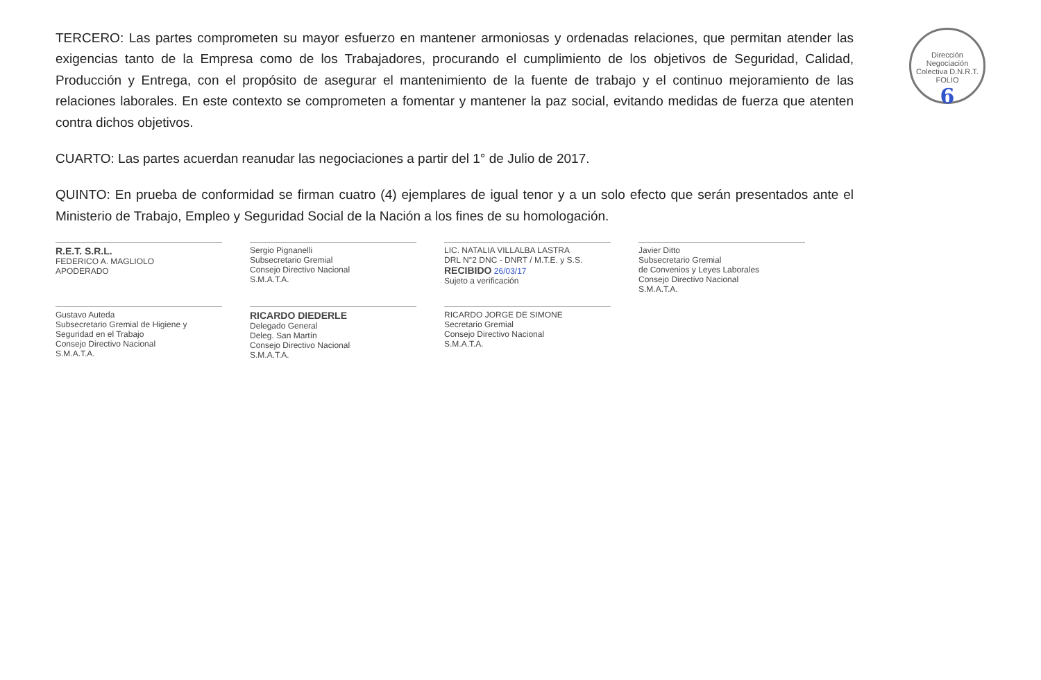Dirección Negociación Colectiva D.N.R.T.
FOLIO 6
TERCERO: Las partes comprometen su mayor esfuerzo en mantener armoniosas y ordenadas relaciones, que permitan atender las exigencias tanto de la Empresa como de los Trabajadores, procurando el cumplimiento de los objetivos de Seguridad, Calidad, Producción y Entrega, con el propósito de asegurar el mantenimiento de la fuente de trabajo y el continuo mejoramiento de las relaciones laborales. En este contexto se comprometen a fomentar y mantener la paz social, evitando medidas de fuerza que atenten contra dichos objetivos.
CUARTO: Las partes acuerdan reanudar las negociaciones a partir del 1° de Julio de 2017.
QUINTO: En prueba de conformidad se firman cuatro (4) ejemplares de igual tenor y a un solo efecto que serán presentados ante el Ministerio de Trabajo, Empleo y Seguridad Social de la Nación a los fines de su homologación.
R.E.T. S.R.L.
FEDERICO A. MAGLIOLO
APODERADO
Sergio Pignanelli
Subsecretario Gremial
Consejo Directivo Nacional
S.M.A.T.A.
LIC. NATALIA VILLALBA LASTRA
DRL N°2 DNC - DNRT / M.T.E. y S.S.
RECIBIDO 26/03/17
Sujeto a verificación
Javier Ditto
Subsecretario Gremial
de Convenios y Leyes Laborales
Consejo Directivo Nacional
S.M.A.T.A.
Gustavo Auteda
Subsecretario Gremial de Higiene y Seguridad en el Trabajo
Consejo Directivo Nacional
S.M.A.T.A.
RICARDO DIEDERLE
Delegado General
Deleg. San Martín
Consejo Directivo Nacional
S.M.A.T.A.
RICARDO JORGE DE SIMONE
Secretario Gremial
Consejo Directivo Nacional
S.M.A.T.A.